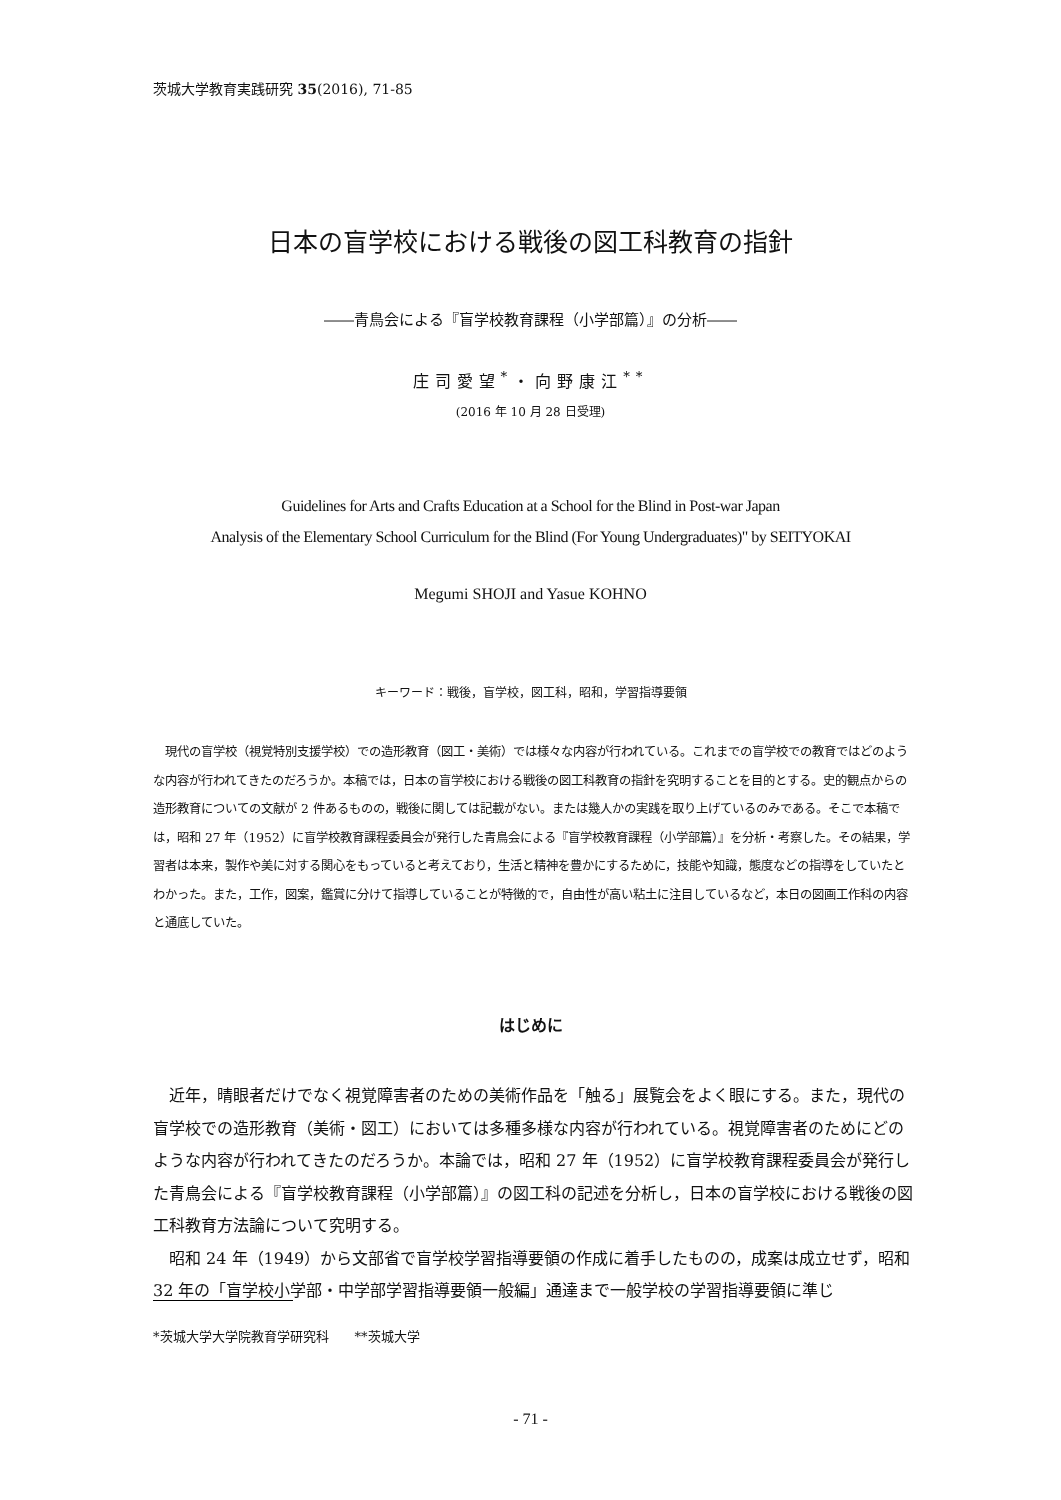茨城大学教育実践研究 35(2016), 71-85
日本の盲学校における戦後の図工科教育の指針
――青鳥会による『盲学校教育課程（小学部篇）』の分析――
庄司愛望<sup>*</sup>・向野康江<sup>**</sup>
(2016 年 10 月 28 日受理)
Guidelines for Arts and Crafts Education at a School for the Blind in Post-war Japan
Analysis of the Elementary School Curriculum for the Blind (For Young Undergraduates)" by SEITYOKAI
Megumi SHOJI and Yasue KOHNO
キーワード：戦後，盲学校，図工科，昭和，学習指導要領
現代の盲学校（視覚特別支援学校）での造形教育（図工・美術）では様々な内容が行われている。これまでの盲学校での教育ではどのような内容が行われてきたのだろうか。本稿では，日本の盲学校における戦後の図工科教育の指針を究明することを目的とする。史的観点からの造形教育についての文献が 2 件あるものの，戦後に関しては記載がない。または幾人かの実践を取り上げているのみである。そこで本稿では，昭和 27 年（1952）に盲学校教育課程委員会が発行した青鳥会による『盲学校教育課程（小学部篇）』を分析・考察した。その結果，学習者は本来，製作や美に対する関心をもっていると考えており，生活と精神を豊かにするために，技能や知識，態度などの指導をしていたとわかった。また，工作，図案，鑑賞に分けて指導していることが特徴的で，自由性が高い粘土に注目しているなど，本日の図画工作科の内容と通底していた。
はじめに
近年，晴眼者だけでなく視覚障害者のための美術作品を「触る」展覧会をよく眼にする。また，現代の盲学校での造形教育（美術・図工）においては多種多様な内容が行われている。視覚障害者のためにどのような内容が行われてきたのだろうか。本論では，昭和 27 年（1952）に盲学校教育課程委員会が発行した青鳥会による『盲学校教育課程（小学部篇）』の図工科の記述を分析し，日本の盲学校における戦後の図工科教育方法論について究明する。
昭和 24 年（1949）から文部省で盲学校学習指導要領の作成に着手したものの，成案は成立せず，昭和 32 年の「盲学校小学部・中学部学習指導要領一般編」通達まで一般学校の学習指導要領に準じ
*茨城大学大学院教育学研究科　　**茨城大学
- 71 -